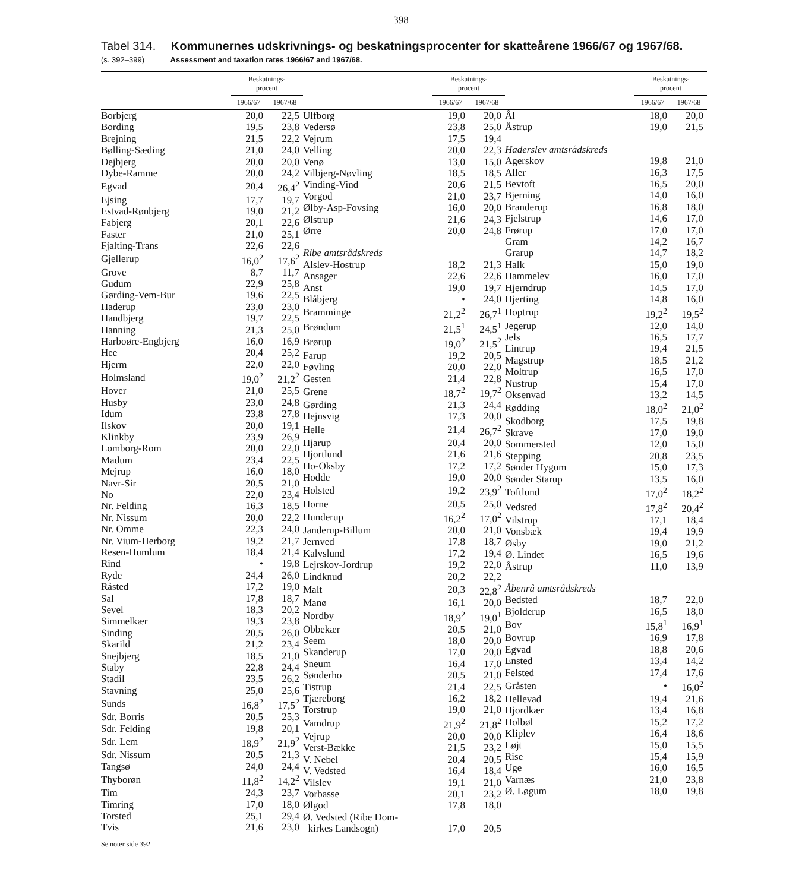398
Tabel 314. Kommunernes udskrivnings- og beskatningsprocenter for skatteårene 1966/67 og 1967/68.
(s. 392–399) Assessment and taxation rates 1966/67 and 1967/68.
| | Beskatnings- procent | |
| --- | --- | --- |
| | 1966/67 | 1967/68 |
| Borbjerg | 20,0 | 22,5 |
| Bording | 19,5 | 23,8 |
| Brejning | 21,5 | 22,2 |
| Bølling-Sæding | 21,0 | 24,0 |
| Dejbjerg | 20,0 | 20,0 |
| Dybe-Ramme | 20,0 | 24,2 |
| Egvad | 20,4 | 26,4<sup>2</sup> |
| Ejsing | 17,7 | 19,7 |
| Estvad-Rønbjerg | 19,0 | 21,2 |
| Fabjerg | 20,1 | 22,6 |
| Faster | 21,0 | 25,1 |
| Fjalting-Trans | 22,6 | 22,6 |
| Gjellerup | 16,0<sup>2</sup> | 17,6<sup>2</sup> |
| Grove | 8,7 | 11,7 |
| Gudum | 22,9 | 25,8 |
| Gørding-Vem-Bur | 19,6 | 22,5 |
| Haderup | 23,0 | 23,0 |
| Handbjerg | 19,7 | 22,5 |
| Hanning | 21,3 | 25,0 |
| Harboøre-Engbjerg | 16,0 | 16,9 |
| Hee | 20,4 | 25,2 |
| Hjerm | 22,0 | 22,0 |
| Holmsland | 19,0<sup>2</sup> | 21,2<sup>2</sup> |
| Hover | 21,0 | 25,5 |
| Husby | 23,0 | 24,8 |
| Idum | 23,8 | 27,8 |
| Ilskov | 20,0 | 19,1 |
| Klinkby | 23,9 | 26,9 |
| Lomborg-Rom | 20,0 | 22,0 |
| Madum | 23,4 | 22,5 |
| Mejrup | 16,0 | 18,0 |
| Navr-Sir | 20,5 | 21,0 |
| No | 22,0 | 23,4 |
| Nr. Felding | 16,3 | 18,5 |
| Nr. Nissum | 20,0 | 22,2 |
| Nr. Omme | 22,3 | 24,0 |
| Nr. Vium-Herborg | 19,2 | 21,7 |
| Resen-Humlum | 18,4 | 21,4 |
| Rind | • | 19,8 |
| Ryde | 24,4 | 26,0 |
| Råsted | 17,2 | 19,0 |
| Sal | 17,8 | 18,7 |
| Sevel | 18,3 | 20,2 |
| Simmelkær | 19,3 | 23,8 |
| Sinding | 20,5 | 26,0 |
| Skarild | 21,2 | 23,4 |
| Snejbjerg | 18,5 | 21,0 |
| Staby | 22,8 | 24,4 |
| Stadil | 23,5 | 26,2 |
| Stavning | 25,0 | 25,6 |
| Sunds | 16,8<sup>2</sup> | 17,5<sup>2</sup> |
| Sdr. Borris | 20,5 | 25,3 |
| Sdr. Felding | 19,8 | 20,1 |
| Sdr. Lem | 18,9<sup>2</sup> | 21,9<sup>2</sup> |
| Sdr. Nissum | 20,5 | 21,3 |
| Tangsø | 24,0 | 24,4 |
| Thyborøn | 11,8<sup>2</sup> | 14,2<sup>2</sup> |
| Tim | 24,3 | 23,7 |
| Timring | 17,0 | 18,0 |
| Torsted | 25,1 | 29,4 |
| Tvis | 21,6 | 23,0 |
| | Beskatnings- procent | |
| --- | --- | --- |
| | 1966/67 | 1967/68 |
| Ulfborg | 19,0 | 20,0 |
| Vedersø | 23,8 | 25,0 |
| Vejrum | 17,5 | 19,4 |
| Velling | 20,0 | 22,3 |
| Venø | 13,0 | 15,0 |
| Vilbjerg-Nøvling | 18,5 | 18,5 |
| Vinding-Vind | 20,6 | 21,5 |
| Vorgod | 21,0 | 23,7 |
| Ølby-Asp-Fovsing | 16,0 | 20,0 |
| Ølstrup | 21,6 | 24,3 |
| Ørre | 20,0 | 24,8 |
| Ribe amtsrådskreds | | |
| Alslev-Hostrup | 18,2 | 21,3 |
| Ansager | 22,6 | 22,6 |
| Anst | 19,0 | 19,7 |
| Blåbjerg | • | 24,0 |
| Bramminge | 21,2<sup>2</sup> | 26,7<sup>1</sup> |
| Brøndum | 21,5<sup>1</sup> | 24,5<sup>1</sup> |
| Brørup | 19,0<sup>2</sup> | 21,5<sup>2</sup> |
| Farup | 19,2 | 20,5 |
| Føvling | 20,0 | 22,0 |
| Gesten | 21,4 | 22,8 |
| Grene | 18,7<sup>2</sup> | 19,7<sup>2</sup> |
| Gørding | 21,3 | 24,4 |
| Hejnsvig | 17,3 | 20,0 |
| Helle | 21,4 | 26,7<sup>2</sup> |
| Hjarup | 20,4 | 20,0 |
| Hjortlund | 21,6 | 21,6 |
| Ho-Oksby | 17,2 | 17,2 |
| Hodde | 19,0 | 20,0 |
| Holsted | 19,2 | 23,9<sup>2</sup> |
| Horne | 20,5 | 25,0 |
| Hunderup | 16,2<sup>2</sup> | 17,0<sup>2</sup> |
| Janderup-Billum | 20,0 | 21,0 |
| Jernved | 17,8 | 18,7 |
| Kalvslund | 17,2 | 19,4 |
| Lejrskov-Jordrup | 19,2 | 22,0 |
| Lindknud | 20,2 | 22,2 |
| Malt | 20,3 | 22,8<sup>2</sup> |
| Manø | 16,1 | 20,0 |
| Nordby | 18,9<sup>2</sup> | 19,0<sup>1</sup> |
| Obbekær | 20,5 | 21,0 |
| Seem | 18,0 | 20,0 |
| Skanderup | 17,0 | 20,0 |
| Sneum | 16,4 | 17,0 |
| Sønderho | 20,5 | 21,0 |
| Tistrup | 21,4 | 22,5 |
| Tjæreborg | 16,2 | 18,2 |
| Torstrup | 19,0 | 21,0 |
| Vamdrup | 21,9<sup>2</sup> | 21,8<sup>2</sup> |
| Vejrup | 20,0 | 20,0 |
| Verst-Bække | 21,5 | 23,2 |
| V. Nebel | 20,4 | 20,5 |
| V. Vedsted | 16,4 | 18,4 |
| Vilslev | 19,1 | 21,0 |
| Vorbasse | 20,1 | 23,2 |
| Ølgod | 17,8 | 18,0 |
| Ø. Vedsted (Ribe Dom- kirkes Landsogn) | 17,0 | 20,5 |
| | Beskatnings- procent | |
| --- | --- | --- |
| | 1966/67 | 1967/68 |
| Ål | 18,0 | 20,0 |
| Åstrup | 19,0 | 21,5 |
| Haderslev amtsrådskreds | | |
| Agerskov | 19,8 | 21,0 |
| Aller | 16,3 | 17,5 |
| Bevtoft | 16,5 | 20,0 |
| Bjerning | 14,0 | 16,0 |
| Branderup | 16,8 | 18,0 |
| Fjelstrup | 14,6 | 17,0 |
| Frørup | 17,0 | 17,0 |
| Gram | 14,2 | 16,7 |
| Grarup | 14,7 | 18,2 |
| Halk | 15,0 | 19,0 |
| Hammelev | 16,0 | 17,0 |
| Hjerndrup | 14,5 | 17,0 |
| Hjerting | 14,8 | 16,0 |
| Hoptrup | 19,2<sup>2</sup> | 19,5<sup>2</sup> |
| Jegerup | 12,0 | 14,0 |
| Jels | 16,5 | 17,7 |
| Lintrup | 19,4 | 21,5 |
| Magstrup | 18,5 | 21,2 |
| Moltrup | 16,5 | 17,0 |
| Nustrup | 15,4 | 17,0 |
| Oksenvad | 13,2 | 14,5 |
| Rødding | 18,0<sup>2</sup> | 21,0<sup>2</sup> |
| Skodborg | 17,5 | 19,8 |
| Skrave | 17,0 | 19,0 |
| Sommersted | 12,0 | 15,0 |
| Stepping | 20,8 | 23,5 |
| Sønder Hygum | 15,0 | 17,3 |
| Sønder Starup | 13,5 | 16,0 |
| Toftlund | 17,0<sup>2</sup> | 18,2<sup>2</sup> |
| Vedsted | 17,8<sup>2</sup> | 20,4<sup>2</sup> |
| Vilstrup | 17,1 | 18,4 |
| Vonsbæk | 19,4 | 19,9 |
| Øsby | 19,0 | 21,2 |
| Ø. Lindet | 16,5 | 19,6 |
| Åstrup | 11,0 | 13,9 |
| Åbenrå amtsrådskreds | | |
| Bedsted | 18,7 | 22,0 |
| Bjolderup | 16,5 | 18,0 |
| Bov | 15,8<sup>1</sup> | 16,9<sup>1</sup> |
| Bovrup | 16,9 | 17,8 |
| Egvad | 18,8 | 20,6 |
| Ensted | 13,4 | 14,2 |
| Felsted | 17,4 | 17,6 |
| Gråsten | • | 16,0<sup>2</sup> |
| Hellevad | 19,4 | 21,6 |
| Hjordkær | 13,4 | 16,8 |
| Holbøl | 15,2 | 17,2 |
| Kliplev | 16,4 | 18,6 |
| Løjt | 15,0 | 15,5 |
| Rise | 15,4 | 15,9 |
| Uge | 16,0 | 16,5 |
| Varnæs | 21,0 | 23,8 |
| Ø. Løgum | 18,0 | 19,8 |
Se noter side 392.